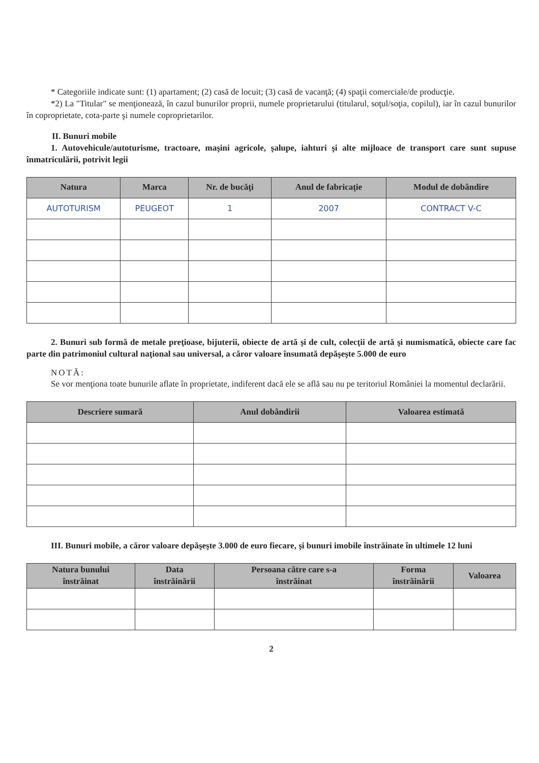* Categoriile indicate sunt: (1) apartament; (2) casă de locuit; (3) casă de vacanţă; (4) spaţii comerciale/de producţie.
*2) La "Titular" se menţionează, în cazul bunurilor proprii, numele proprietarului (titularul, soţul/soţia, copilul), iar în cazul bunurilor în coproprietate, cota-parte şi numele coproprietarilor.
II. Bunuri mobile
1. Autovehicule/autoturisme, tractoare, maşini agricole, şalupe, iahturi şi alte mijloace de transport care sunt supuse înmatriculării, potrivit legii
| Natura | Marca | Nr. de bucăţi | Anul de fabricaţie | Modul de dobândire |
| --- | --- | --- | --- | --- |
| AUTOTURISM | PEUGEOT | 1 | 2007 | CONTRACT V-C |
2. Bunuri sub formă de metale preţioase, bijuterii, obiecte de artă şi de cult, colecţii de artă şi numismatică, obiecte care fac parte din patrimoniul cultural naţional sau universal, a căror valoare însumată depăşeşte 5.000 de euro
NOTĂ:
Se vor menţiona toate bunurile aflate în proprietate, indiferent dacă ele se află sau nu pe teritoriul României la momentul declarării.
| Descriere sumară | Anul dobândirii | Valoarea estimată |
| --- | --- | --- |
III. Bunuri mobile, a căror valoare depăşeşte 3.000 de euro fiecare, şi bunuri imobile înstrăinate în ultimele 12 luni
| Natura bunului înstrăinat | Data înstrăinării | Persoana către care s-a înstrăinat | Forma înstrăinării | Valoarea |
| --- | --- | --- | --- | --- |
2